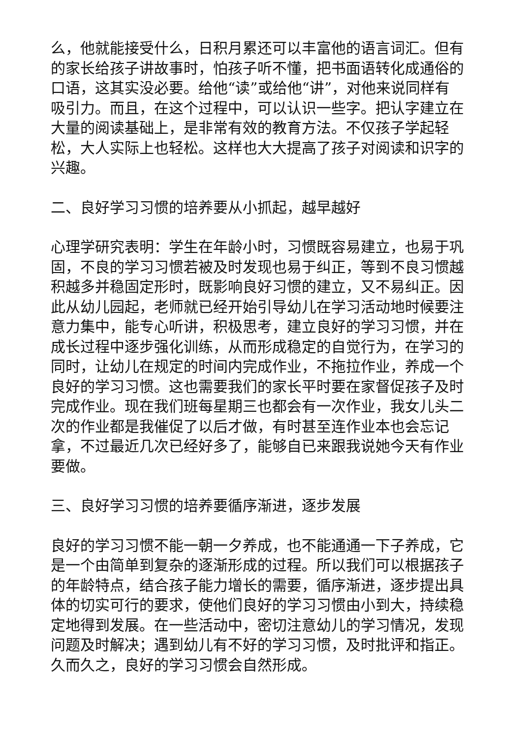么，他就能接受什么，日积月累还可以丰富他的语言词汇。但有的家长给孩子讲故事时，怕孩子听不懂，把书面语转化成通俗的口语，这其实没必要。给他“读”或给他“讲”，对他来说同样有吸引力。而且，在这个过程中，可以认识一些字。把认字建立在大量的阅读基础上，是非常有效的教育方法。不仅孩子学起轻松，大人实际上也轻松。这样也大大提高了孩子对阅读和识字的兴趣。
二、良好学习习惯的培养要从小抓起，越早越好
心理学研究表明：学生在年龄小时，习惯既容易建立，也易于巩固，不良的学习习惯若被及时发现也易于纠正，等到不良习惯越积越多并稳固定形时，既影响良好习惯的建立，又不易纠正。因此从幼儿园起，老师就已经开始引导幼儿在学习活动地时候要注意力集中，能专心听讲，积极思考，建立良好的学习习惯，并在成长过程中逐步强化训练，从而形成稳定的自觉行为，在学习的同时，让幼儿在规定的时间内完成作业，不拖拉作业，养成一个良好的学习习惯。这也需要我们的家长平时要在家督促孩子及时完成作业。现在我们班每星期三也都会有一次作业，我女儿头二次的作业都是我催促了以后才做，有时甚至连作业本也会忘记拿，不过最近几次已经好多了，能够自已来跟我说她今天有作业要做。
三、良好学习习惯的培养要循序渐进，逐步发展
良好的学习习惯不能一朝一夕养成，也不能通通一下子养成，它是一个由简单到复杂的逐渐形成的过程。所以我们可以根据孩子的年龄特点，结合孩子能力增长的需要，循序渐进，逐步提出具体的切实可行的要求，使他们良好的学习习惯由小到大，持续稳定地得到发展。在一些活动中，密切注意幼儿的学习情况，发现问题及时解决；遇到幼儿有不好的学习习惯，及时批评和指正。久而久之，良好的学习习惯会自然形成。